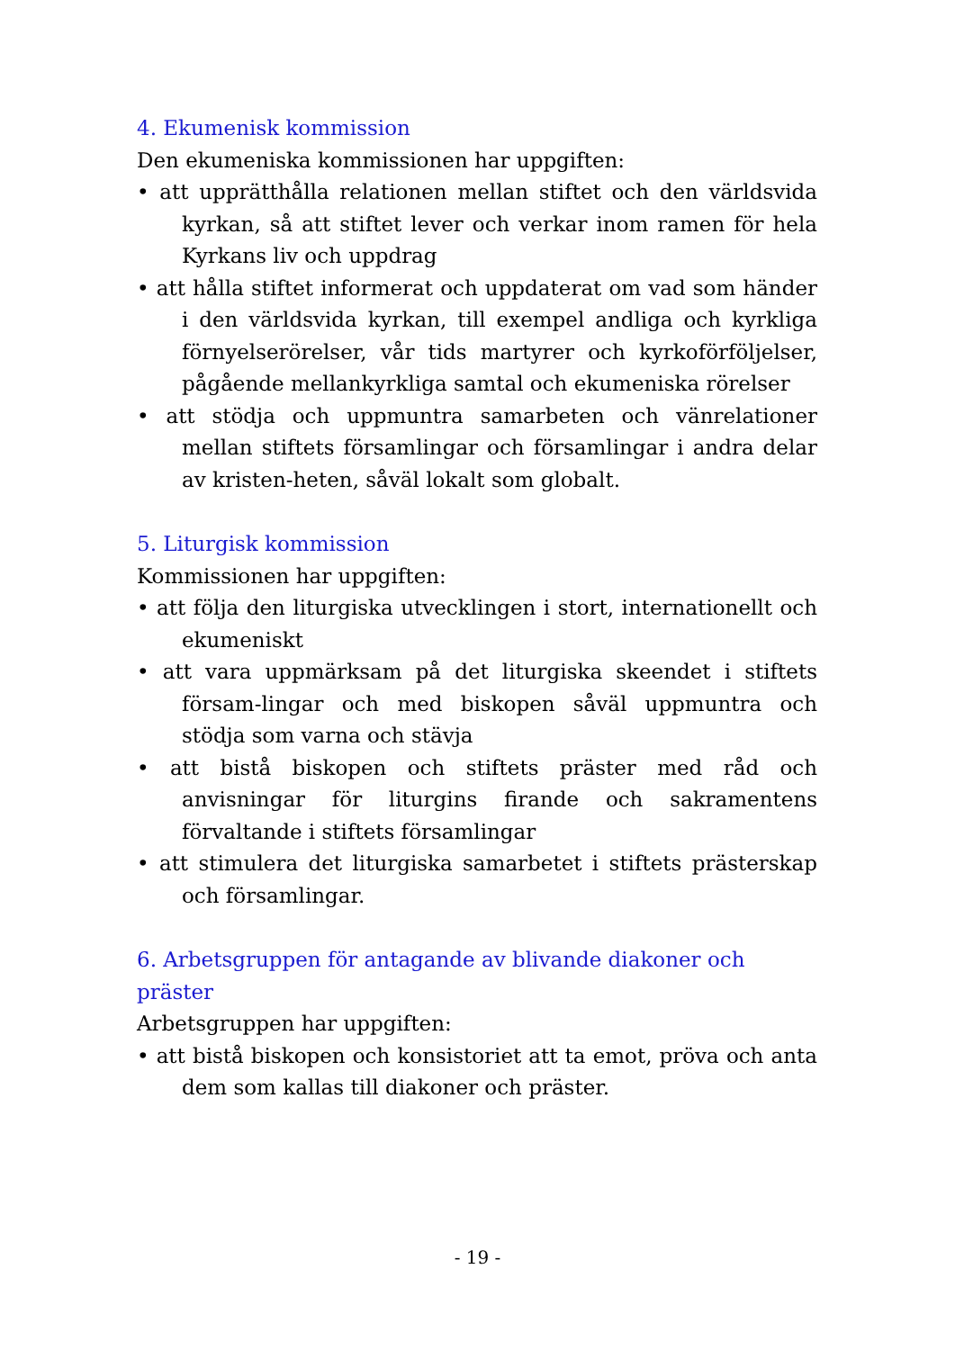4. Ekumenisk kommission
Den ekumeniska kommissionen har uppgiften:
• att upprätthålla relationen mellan stiftet och den världsvida kyrkan, så att stiftet lever och verkar inom ramen för hela Kyrkans liv och uppdrag
• att hålla stiftet informerat och uppdaterat om vad som händer i den världsvida kyrkan, till exempel andliga och kyrkliga förnyelserörelser, vår tids martyrer och kyrkoförföljelser, pågående mellankyrkliga samtal och ekumeniska rörelser
• att stödja och uppmuntra samarbeten och vänrelationer mellan stiftets församlingar och församlingar i andra delar av kristen-heten, såväl lokalt som globalt.
5. Liturgisk kommission
Kommissionen har uppgiften:
• att följa den liturgiska utvecklingen i stort, internationellt och ekumeniskt
• att vara uppmärksam på det liturgiska skeendet i stiftets försam-lingar och med biskopen såväl uppmuntra och stödja som varna och stävja
• att bistå biskopen och stiftets präster med råd och anvisningar för liturgins firande och sakramentens förvaltande i stiftets församlingar
• att stimulera det liturgiska samarbetet i stiftets prästerskap och församlingar.
6. Arbetsgruppen för antagande av blivande diakoner och präster
Arbetsgruppen har uppgiften:
• att bistå biskopen och konsistoriet att ta emot, pröva och anta dem som kallas till diakoner och präster.
- 19 -